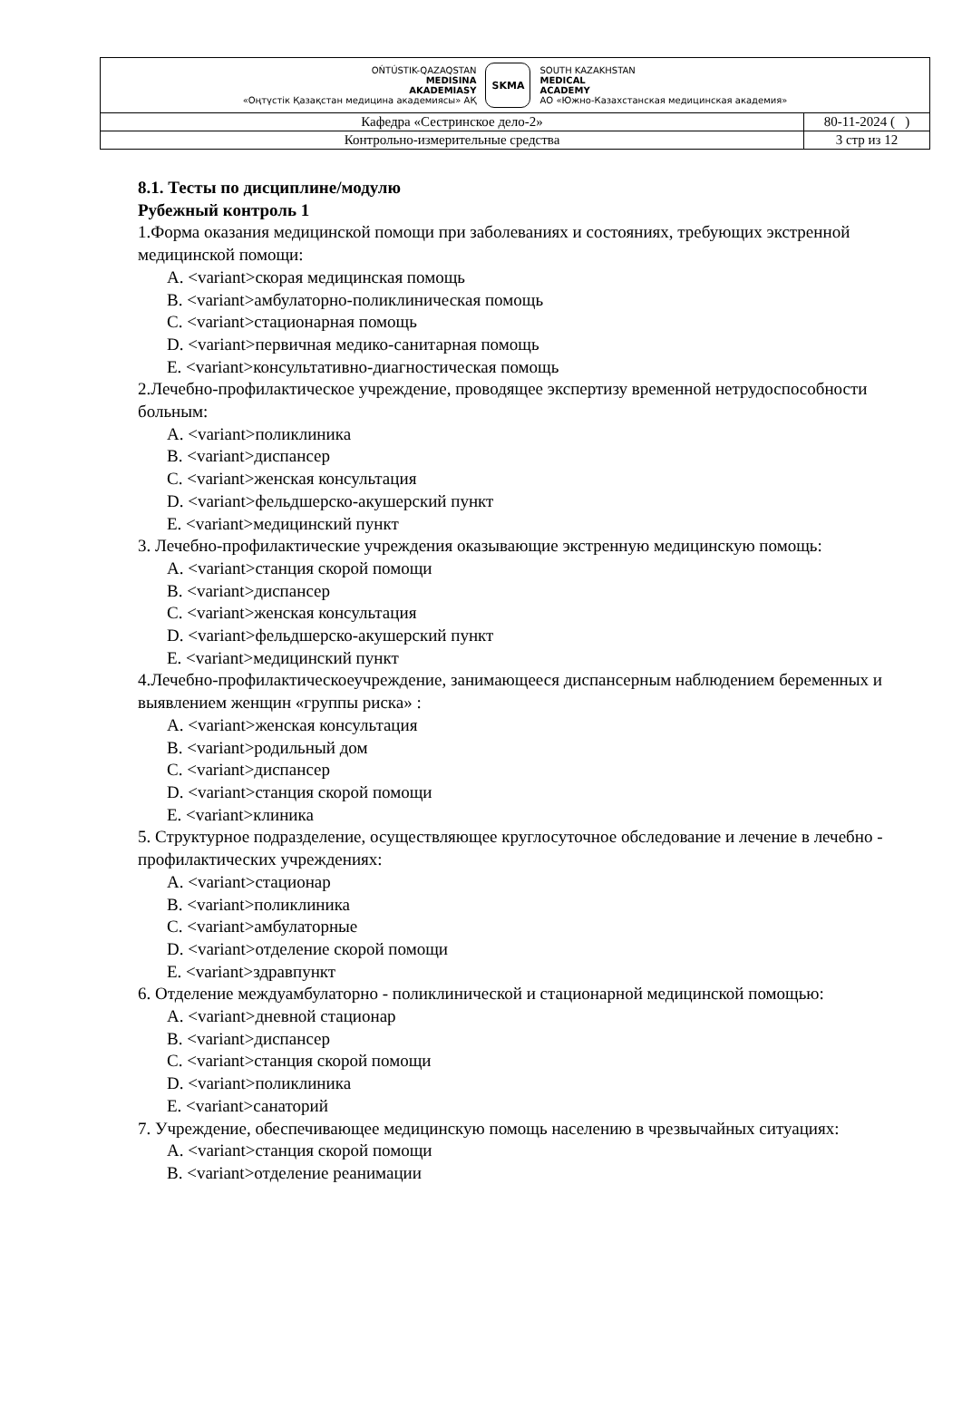| OŃTÚSTIK-QAZAQSTAN MEDISINA AKADEMIASY «Оңтүстік Қазақстан медицина академиясы» АҚ SKMA SOUTH KAZAKHSTAN MEDICAL ACADEMY АО «Южно-Казахстанская медицинская академия» | |
| Кафедра «Сестринское дело-2» | 80-11-2024 ( ) |
| Контрольно-измерительные средства | 3 стр из 12 |
8.1. Тесты по дисциплине/модулю
Рубежный контроль 1
1.Форма оказания медицинской помощи при заболеваниях и состояниях, требующих экстренной медицинской помощи:
A. <variant>скорая медицинская помощь
B. <variant>амбулаторно-поликлиническая помощь
C. <variant>стационарная помощь
D. <variant>первичная медико-санитарная помощь
E. <variant>консультативно-диагностическая помощь
2.Лечебно-профилактическое учреждение, проводящее экспертизу временной нетрудоспособности больным:
A. <variant>поликлиника
B. <variant>диспансер
C. <variant>женская консультация
D. <variant>фельдшерско-акушерский пункт
E. <variant>медицинский пункт
3. Лечебно-профилактические учреждения оказывающие экстренную медицинскую помощь:
A. <variant>станция скорой помощи
B. <variant>диспансер
C. <variant>женская консультация
D. <variant>фельдшерско-акушерский пункт
E. <variant>медицинский пункт
4.Лечебно-профилактическоеучреждение, занимающееся диспансерным наблюдением беременных и выявлением женщин «группы риска» :
A. <variant>женская консультация
B. <variant>родильный дом
C. <variant>диспансер
D. <variant>станция скорой помощи
E. <variant>клиника
5. Структурное подразделение, осуществляющее круглосуточное обследование и лечение в лечебно - профилактических учреждениях:
A. <variant>стационар
B. <variant>поликлиника
C. <variant>амбулаторные
D. <variant>отделение скорой помощи
E. <variant>здравпункт
6. Отделение междуамбулаторно - поликлинической и стационарной медицинской помощью:
A. <variant>дневной стационар
B. <variant>диспансер
C. <variant>станция скорой помощи
D. <variant>поликлиника
E. <variant>санаторий
7. Учреждение, обеспечивающее медицинскую помощь населению в чрезвычайных ситуациях:
A. <variant>станция скорой помощи
B. <variant>отделение реанимации